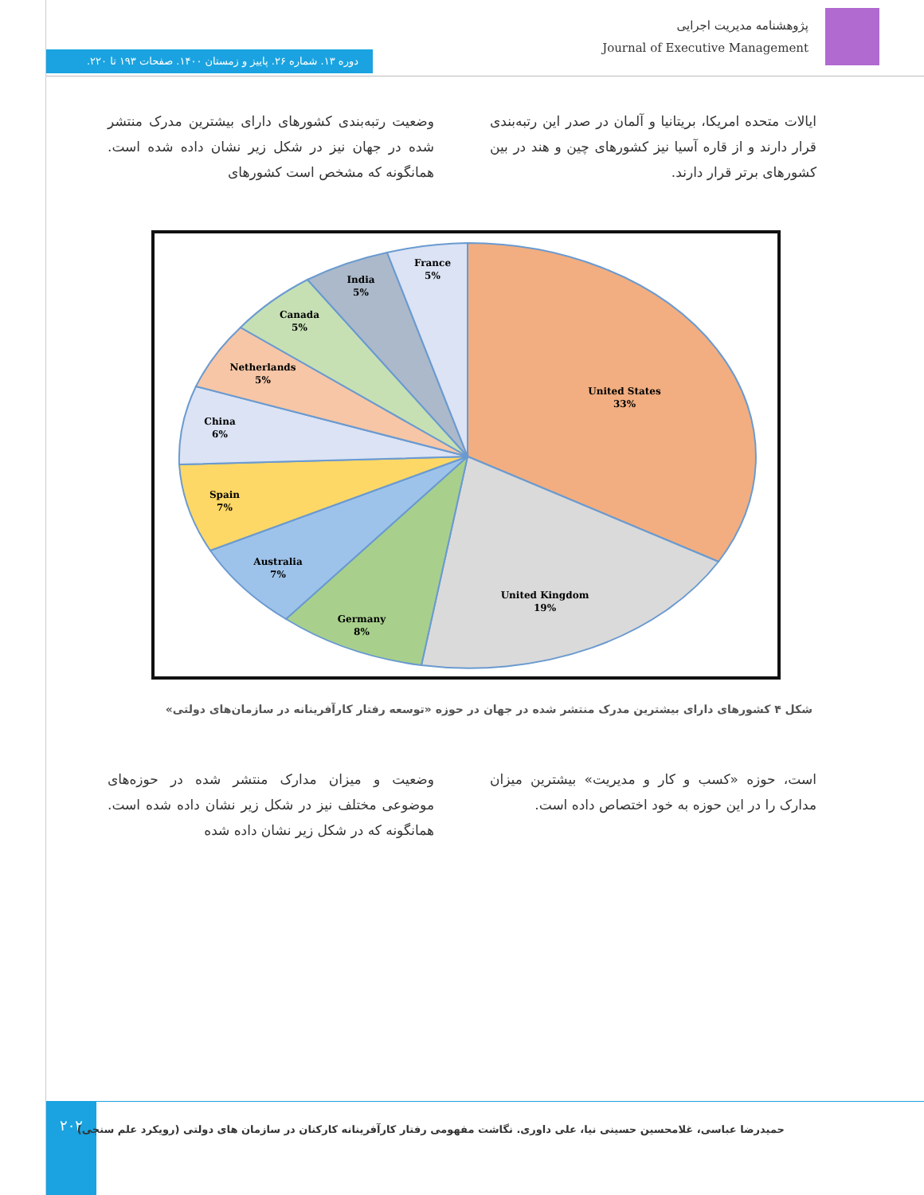پژوهشنامه مدیریت اجرایی
Journal of Executive Management
دوره ۱۳. شماره ۲۶. پاییز و زمستان ۱۴۰۰. صفحات ۱۹۳ تا ۲۲۰.
وضعیت رتبه‌بندی کشورهای دارای بیشترین مدرک منتشر شده در جهان نیز در شکل زیر نشان داده شده است. همانگونه که مشخص است کشورهای
ایالات متحده امریکا، بریتانیا و آلمان در صدر این رتبه‌بندی قرار دارند و از قاره آسیا نیز کشورهای چین و هند در بین کشورهای برتر قرار دارند.
United States
33%
United Kingdom
19%
Germany
8%
Australia
7%
Spain
7%
China
6%
Netherlands
5%
Canada
5%
India
5%
France
5%
شکل ۴ کشورهای دارای بیشترین مدرک منتشر شده در جهان در حوزه «توسعه رفتار کارآفرینانه در سازمان‌های دولتی»
وضعیت و میزان مدارک منتشر شده در حوزه‌های موضوعی مختلف نیز در شکل زیر نشان داده شده است. همانگونه که در شکل زیر نشان داده شده
است، حوزه «کسب و کار و مدیریت» بیشترین میزان مدارک را در این حوزه به خود اختصاص داده است.
۲۰۲
حمیدرضا عباسی، غلامحسین حسینی نیا، علی داوری. نگاشت مفهومی رفتار کارآفرینانه کارکنان در سازمان های دولتی (رویکرد علم سنجی)